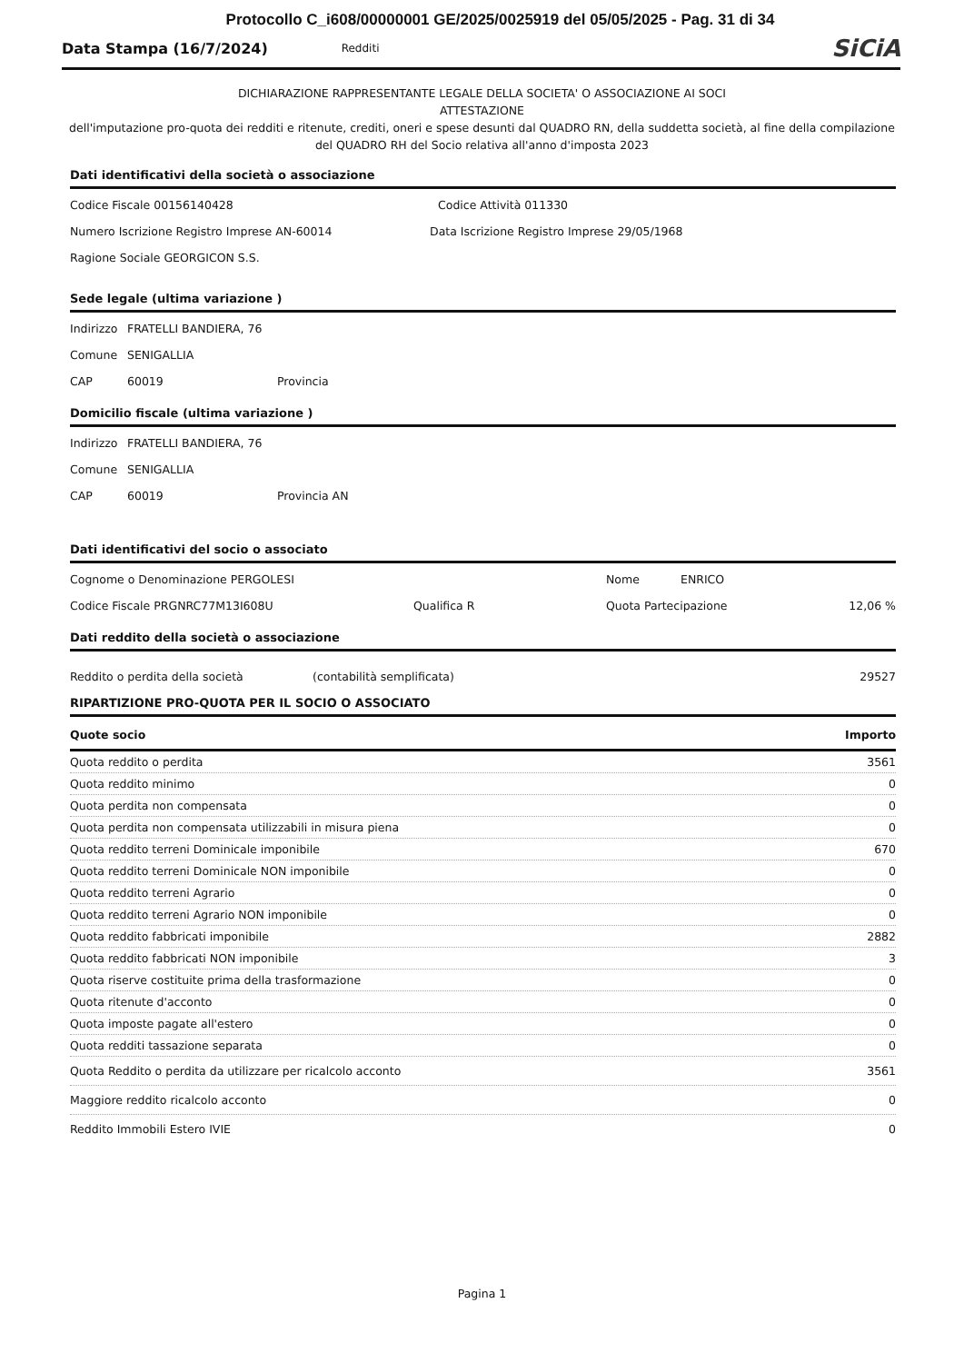Protocollo C_i608/00000001 GE/2025/0025919 del 05/05/2025 - Pag. 31 di 34
Data Stampa (16/7/2024)
Redditi
SiCiA
DICHIARAZIONE RAPPRESENTANTE LEGALE DELLA SOCIETA' O ASSOCIAZIONE AI SOCI
ATTESTAZIONE
dell'imputazione pro-quota dei redditi e ritenute, crediti, oneri e spese desunti dal QUADRO RN, della suddetta società, al fine della compilazione del QUADRO RH del Socio relativa all'anno d'imposta 2023
Dati identificativi della società o associazione
Codice Fiscale 00156140428 Codice Attività 011330
Numero Iscrizione Registro Imprese AN-60014 Data Iscrizione Registro Imprese 29/05/1968
Ragione Sociale GEORGICON S.S.
Sede legale (ultima variazione )
Indirizzo FRATELLI BANDIERA, 76
Comune SENIGALLIA
CAP 60019 Provincia
Domicilio fiscale (ultima variazione )
Indirizzo FRATELLI BANDIERA, 76
Comune SENIGALLIA
CAP 60019 Provincia AN
Dati identificativi del socio o associato
Cognome o Denominazione PERGOLESI Nome ENRICO
Codice Fiscale PRGNRC77M13I608U Qualifica R Quota Partecipazione 12,06 %
Dati reddito della società o associazione
Reddito o perdita della società (contabilità semplificata) 29527
RIPARTIZIONE PRO-QUOTA PER IL SOCIO O ASSOCIATO
| Quote socio | Importo |
| --- | --- |
| Quota reddito o perdita | 3561 |
| Quota reddito minimo | 0 |
| Quota perdita non compensata | 0 |
| Quota perdita non compensata utilizzabili in misura piena | 0 |
| Quota reddito terreni Dominicale imponibile | 670 |
| Quota reddito terreni Dominicale NON imponibile | 0 |
| Quota reddito terreni Agrario | 0 |
| Quota reddito terreni Agrario NON imponibile | 0 |
| Quota reddito fabbricati imponibile | 2882 |
| Quota reddito fabbricati NON imponibile | 3 |
| Quota riserve costituite prima della trasformazione | 0 |
| Quota ritenute d'acconto | 0 |
| Quota imposte pagate all'estero | 0 |
| Quota redditi tassazione separata | 0 |
| Quota Reddito o perdita da utilizzare per ricalcolo acconto | 3561 |
| Maggiore reddito ricalcolo acconto | 0 |
| Reddito Immobili Estero IVIE | 0 |
Pagina 1